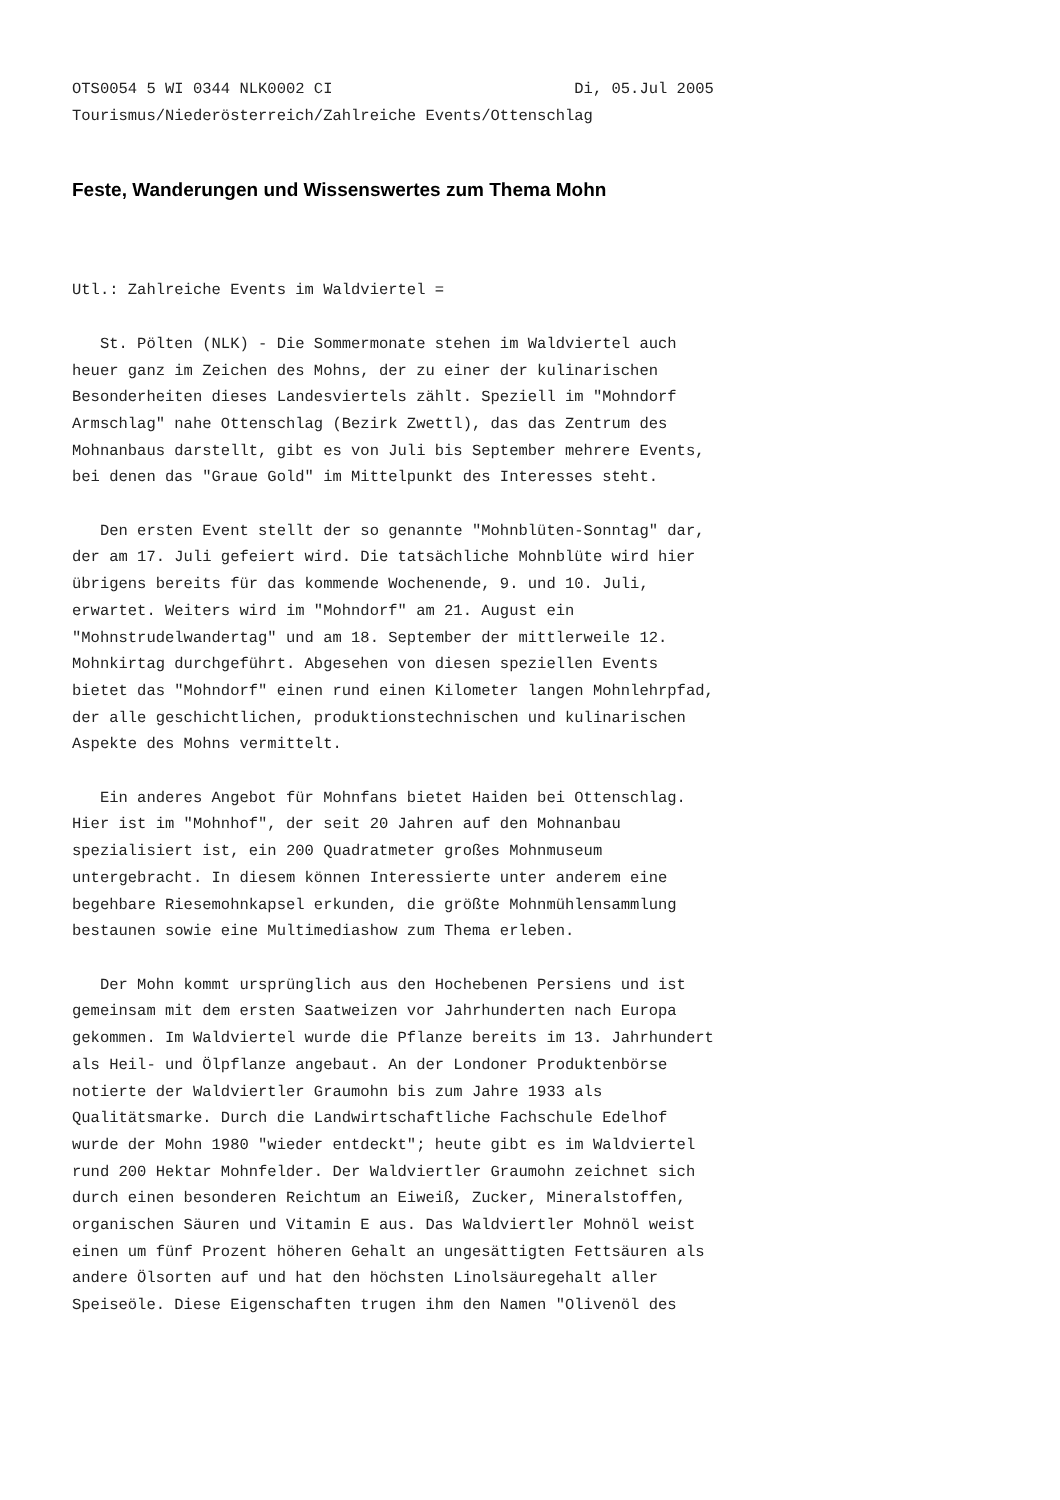OTS0054 5 WI 0344 NLK0002 CI                          Di, 05.Jul 2005
Tourismus/Niederösterreich/Zahlreiche Events/Ottenschlag
Feste, Wanderungen und Wissenswertes zum Thema Mohn
Utl.: Zahlreiche Events im Waldviertel =

   St. Pölten (NLK) - Die Sommermonate stehen im Waldviertel auch
heuer ganz im Zeichen des Mohns, der zu einer der kulinarischen
Besonderheiten dieses Landesviertels zählt. Speziell im "Mohndorf
Armschlag" nahe Ottenschlag (Bezirk Zwettl), das das Zentrum des
Mohnanbaus darstellt, gibt es von Juli bis September mehrere Events,
bei denen das "Graue Gold" im Mittelpunkt des Interesses steht.

   Den ersten Event stellt der so genannte "Mohnblüten-Sonntag" dar,
der am 17. Juli gefeiert wird. Die tatsächliche Mohnblüte wird hier
übrigens bereits für das kommende Wochenende, 9. und 10. Juli,
erwartet. Weiters wird im "Mohndorf" am 21. August ein
"Mohnstrudelwandertag" und am 18. September der mittlerweile 12.
Mohnkirtag durchgeführt. Abgesehen von diesen speziellen Events
bietet das "Mohndorf" einen rund einen Kilometer langen Mohnlehrpfad,
der alle geschichtlichen, produktionstechnischen und kulinarischen
Aspekte des Mohns vermittelt.

   Ein anderes Angebot für Mohnfans bietet Haiden bei Ottenschlag.
Hier ist im "Mohnhof", der seit 20 Jahren auf den Mohnanbau
spezialisiert ist, ein 200 Quadratmeter großes Mohnmuseum
untergebracht. In diesem können Interessierte unter anderem eine
begehbare Riesemohnkapsel erkunden, die größte Mohnmühlensammlung
bestaunen sowie eine Multimediashow zum Thema erleben.

   Der Mohn kommt ursprünglich aus den Hochebenen Persiens und ist
gemeinsam mit dem ersten Saatweizen vor Jahrhunderten nach Europa
gekommen. Im Waldviertel wurde die Pflanze bereits im 13. Jahrhundert
als Heil- und Ölpflanze angebaut. An der Londoner Produktenbörse
notierte der Waldviertler Graumohn bis zum Jahre 1933 als
Qualitätsmarke. Durch die Landwirtschaftliche Fachschule Edelhof
wurde der Mohn 1980 "wieder entdeckt"; heute gibt es im Waldviertel
rund 200 Hektar Mohnfelder. Der Waldviertler Graumohn zeichnet sich
durch einen besonderen Reichtum an Eiweiß, Zucker, Mineralstoffen,
organischen Säuren und Vitamin E aus. Das Waldviertler Mohnöl weist
einen um fünf Prozent höheren Gehalt an ungesättigten Fettsäuren als
andere Ölsorten auf und hat den höchsten Linolsäuregehalt aller
Speiseöle. Diese Eigenschaften trugen ihm den Namen "Olivenöl des